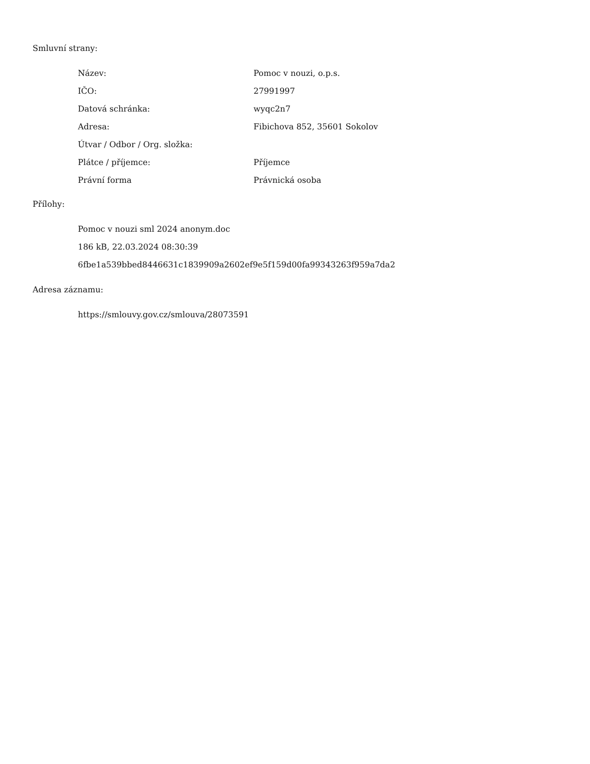Smluvní strany:
| Název: | Pomoc v nouzi, o.p.s. |
| IČO: | 27991997 |
| Datová schránka: | wyqc2n7 |
| Adresa: | Fibichova 852, 35601 Sokolov |
| Útvar / Odbor / Org. složka: | |
| Plátce / příjemce: | Příjemce |
| Právní forma | Právnická osoba |
Přílohy:
Pomoc v nouzi sml 2024 anonym.doc
186 kB, 22.03.2024 08:30:39
6fbe1a539bbed8446631c1839909a2602ef9e5f159d00fa99343263f959a7da2
Adresa záznamu:
https://smlouvy.gov.cz/smlouva/28073591